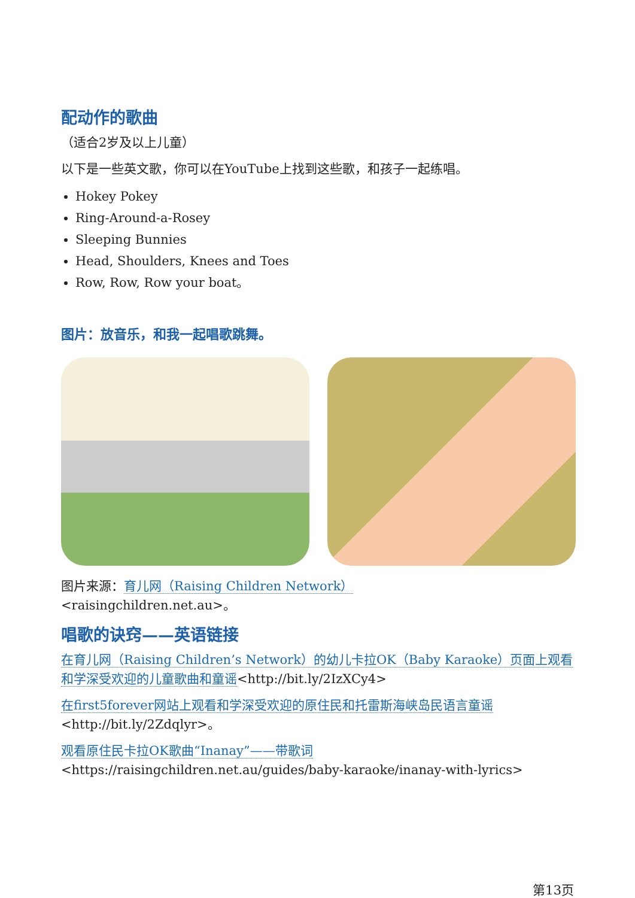配动作的歌曲
（适合2岁及以上儿童）
以下是一些英文歌，你可以在YouTube上找到这些歌，和孩子一起练唱。
Hokey Pokey
Ring-Around-a-Rosey
Sleeping Bunnies
Head, Shoulders, Knees and Toes
Row, Row, Row your boat。
图片：放音乐，和我一起唱歌跳舞。
图片来源：育儿网（Raising Children Network）
<raisingchildren.net.au>。
唱歌的诀窍——英语链接
在育儿网（Raising Children’s Network）的幼儿卡拉OK（Baby Karaoke）页面上观看和学深受欢迎的儿童歌曲和童谣<http://bit.ly/2IzXCy4>
在first5forever网站上观看和学深受欢迎的原住民和托雷斯海峡岛民语言童谣<http://bit.ly/2Zdqlyr>。
观看原住民卡拉OK歌曲“Inanay”——带歌词<https://raisingchildren.net.au/guides/baby-karaoke/inanay-with-lyrics>
第13页